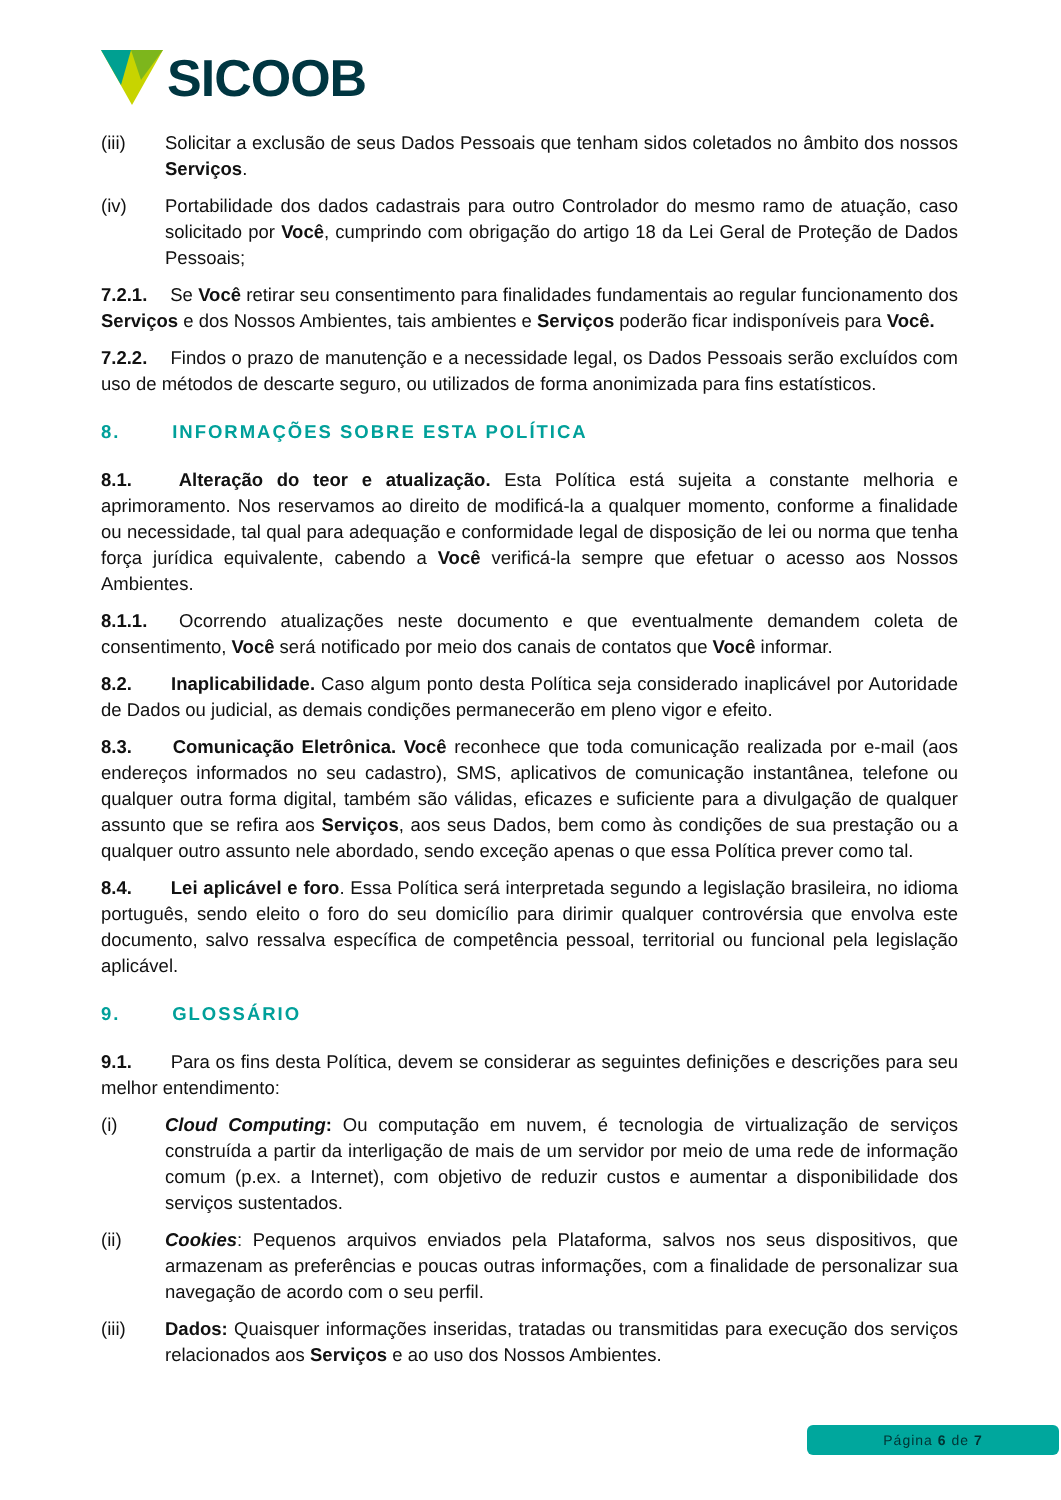SICOOB
(iii) Solicitar a exclusão de seus Dados Pessoais que tenham sidos coletados no âmbito dos nossos Serviços.
(iv) Portabilidade dos dados cadastrais para outro Controlador do mesmo ramo de atuação, caso solicitado por Você, cumprindo com obrigação do artigo 18 da Lei Geral de Proteção de Dados Pessoais;
7.2.1. Se Você retirar seu consentimento para finalidades fundamentais ao regular funcionamento dos Serviços e dos Nossos Ambientes, tais ambientes e Serviços poderão ficar indisponíveis para Você.
7.2.2. Findos o prazo de manutenção e a necessidade legal, os Dados Pessoais serão excluídos com uso de métodos de descarte seguro, ou utilizados de forma anonimizada para fins estatísticos.
8. INFORMAÇÕES SOBRE ESTA POLÍTICA
8.1. Alteração do teor e atualização. Esta Política está sujeita a constante melhoria e aprimoramento. Nos reservamos ao direito de modificá-la a qualquer momento, conforme a finalidade ou necessidade, tal qual para adequação e conformidade legal de disposição de lei ou norma que tenha força jurídica equivalente, cabendo a Você verificá-la sempre que efetuar o acesso aos Nossos Ambientes.
8.1.1. Ocorrendo atualizações neste documento e que eventualmente demandem coleta de consentimento, Você será notificado por meio dos canais de contatos que Você informar.
8.2. Inaplicabilidade. Caso algum ponto desta Política seja considerado inaplicável por Autoridade de Dados ou judicial, as demais condições permanecerão em pleno vigor e efeito.
8.3. Comunicação Eletrônica. Você reconhece que toda comunicação realizada por e-mail (aos endereços informados no seu cadastro), SMS, aplicativos de comunicação instantânea, telefone ou qualquer outra forma digital, também são válidas, eficazes e suficiente para a divulgação de qualquer assunto que se refira aos Serviços, aos seus Dados, bem como às condições de sua prestação ou a qualquer outro assunto nele abordado, sendo exceção apenas o que essa Política prever como tal.
8.4. Lei aplicável e foro. Essa Política será interpretada segundo a legislação brasileira, no idioma português, sendo eleito o foro do seu domicílio para dirimir qualquer controvérsia que envolva este documento, salvo ressalva específica de competência pessoal, territorial ou funcional pela legislação aplicável.
9. GLOSSÁRIO
9.1. Para os fins desta Política, devem se considerar as seguintes definições e descrições para seu melhor entendimento:
(i) Cloud Computing: Ou computação em nuvem, é tecnologia de virtualização de serviços construída a partir da interligação de mais de um servidor por meio de uma rede de informação comum (p.ex. a Internet), com objetivo de reduzir custos e aumentar a disponibilidade dos serviços sustentados.
(ii) Cookies: Pequenos arquivos enviados pela Plataforma, salvos nos seus dispositivos, que armazenam as preferências e poucas outras informações, com a finalidade de personalizar sua navegação de acordo com o seu perfil.
(iii) Dados: Quaisquer informações inseridas, tratadas ou transmitidas para execução dos serviços relacionados aos Serviços e ao uso dos Nossos Ambientes.
Página 6 de 7